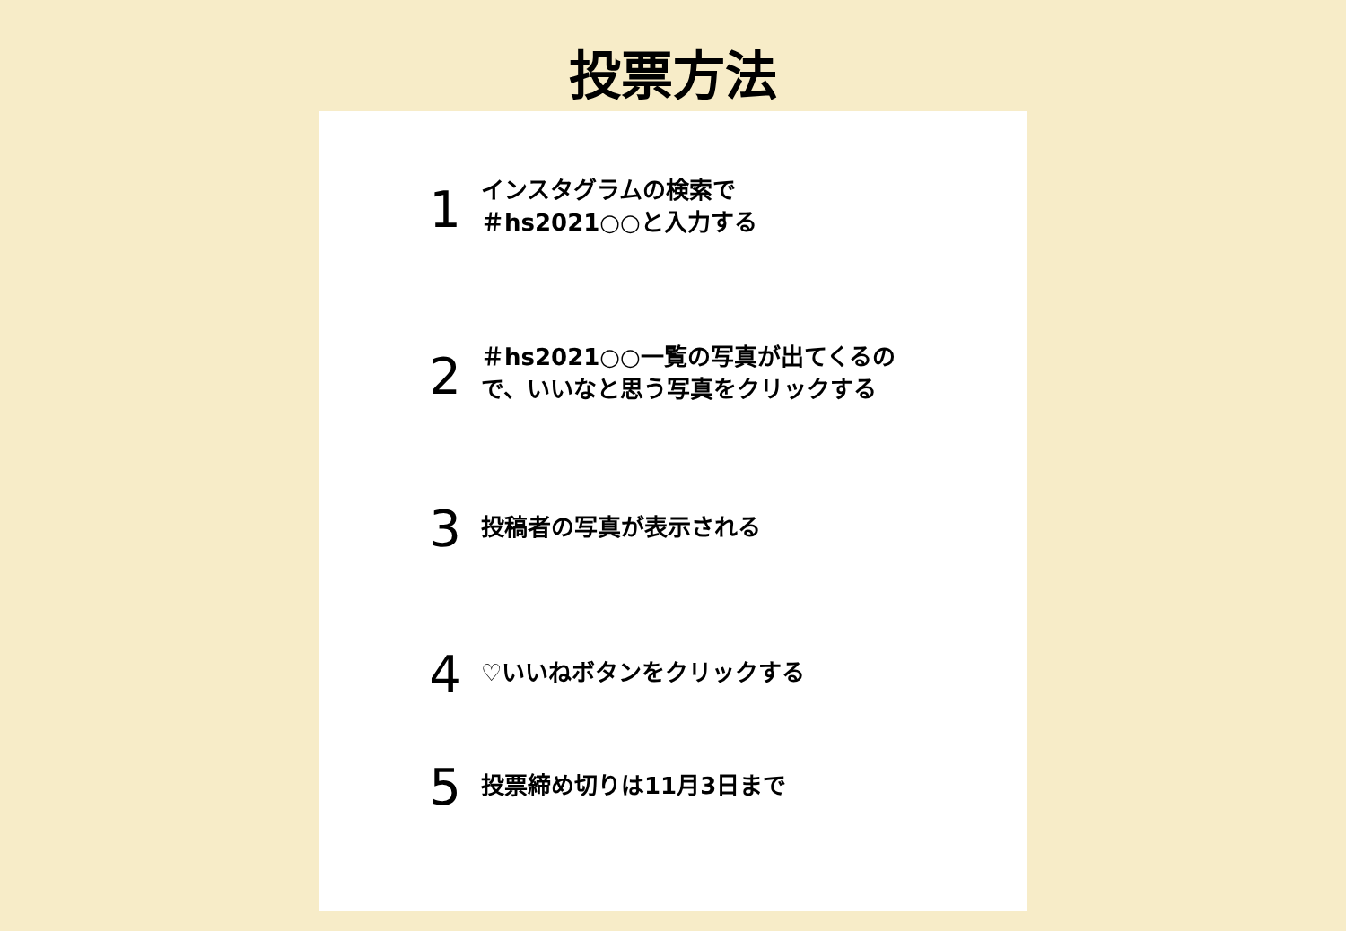投票方法
1
インスタグラムの検索で
＃hs2021○○と入力する
2
＃hs2021○○一覧の写真が出てくるので、いいなと思う写真をクリックする
3
投稿者の写真が表示される
4
♡いいねボタンをクリックする
5
投票締め切りは11月3日まで